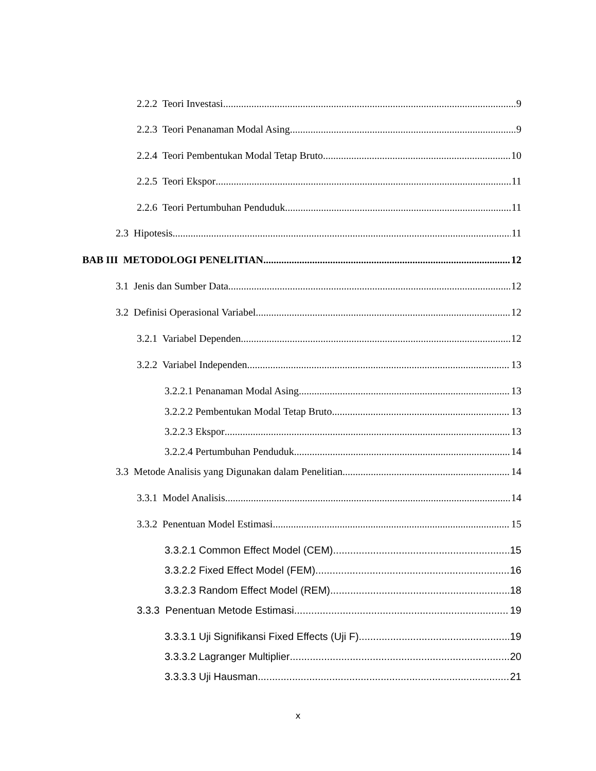2.2.2 Teori Investasi 9
2.2.3 Teori Penanaman Modal Asing 9
2.2.4 Teori Pembentukan Modal Tetap Bruto 10
2.2.5 Teori Ekspor 11
2.2.6 Teori Pertumbuhan Penduduk 11
2.3 Hipotesis 11
BAB III METODOLOGI PENELITIAN 12
3.1 Jenis dan Sumber Data 12
3.2 Definisi Operasional Variabel 12
3.2.1 Variabel Dependen 12
3.2.2 Variabel Independen 13
3.2.2.1 Penanaman Modal Asing 13
3.2.2.2 Pembentukan Modal Tetap Bruto 13
3.2.2.3 Ekspor 13
3.2.2.4 Pertumbuhan Penduduk 14
3.3 Metode Analisis yang Digunakan dalam Penelitian 14
3.3.1 Model Analisis 14
3.3.2 Penentuan Model Estimasi 15
3.3.2.1 Common Effect Model (CEM) 15
3.3.2.2 Fixed Effect Model (FEM) 16
3.3.2.3 Random Effect Model (REM) 18
3.3.3 Penentuan Metode Estimasi 19
3.3.3.1 Uji Signifikansi Fixed Effects (Uji F) 19
3.3.3.2 Lagranger Multiplier 20
3.3.3.3 Uji Hausman 21
x